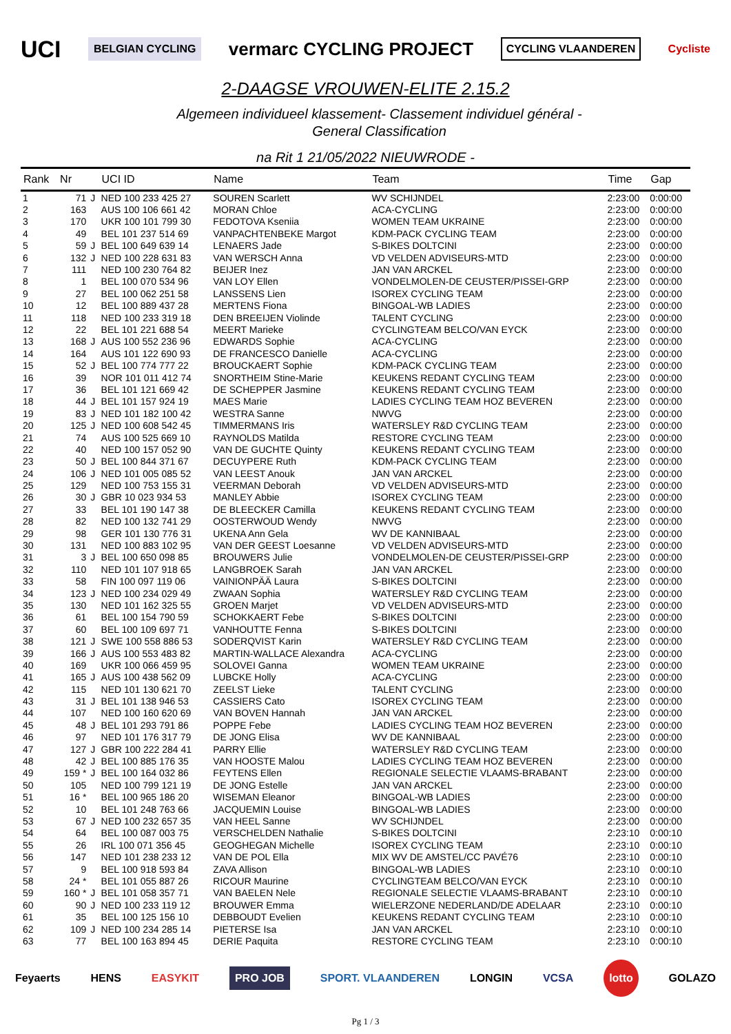UCI BELGIAN CYCLING vermarc CYCLING PROJECT CYCLING VLAANDEREN Cycliste
2-DAAGSE VROUWEN-ELITE 2.15.2
Algemeen individueel klassement- Classement individuel général -
General Classification
na Rit 1 21/05/2022 NIEUWRODE -
| Rank | Nr | | UCI ID | Name | Team | Time | Gap |
| --- | --- | --- | --- | --- | --- | --- | --- |
| 1 | 71 | J | NED 100 233 425 27 | SOUREN Scarlett | WV SCHIJNDEL | 2:23:00 | 0:00:00 |
| 2 | 163 | | AUS 100 106 661 42 | MORAN Chloe | ACA-CYCLING | 2:23:00 | 0:00:00 |
| 3 | 170 | | UKR 100 101 799 30 | FEDOTOVA Kseniia | WOMEN TEAM UKRAINE | 2:23:00 | 0:00:00 |
| 4 | 49 | | BEL 101 237 514 69 | VANPACHTENBEKE Margot | KDM-PACK CYCLING TEAM | 2:23:00 | 0:00:00 |
| 5 | 59 | J | BEL 100 649 639 14 | LENAERS Jade | S-BIKES DOLTCINI | 2:23:00 | 0:00:00 |
| 6 | 132 | J | NED 100 228 631 83 | VAN WERSCH Anna | VD VELDEN ADVISEURS-MTD | 2:23:00 | 0:00:00 |
| 7 | 111 | | NED 100 230 764 82 | BEIJER Inez | JAN VAN ARCKEL | 2:23:00 | 0:00:00 |
| 8 | 1 | | BEL 100 070 534 96 | VAN LOY Ellen | VONDELMOLEN-DE CEUSTER/PISSEI-GRP | 2:23:00 | 0:00:00 |
| 9 | 27 | | BEL 100 062 251 58 | LANSSENS Lien | ISOREX CYCLING TEAM | 2:23:00 | 0:00:00 |
| 10 | 12 | | BEL 100 889 437 28 | MERTENS Fiona | BINGOAL-WB LADIES | 2:23:00 | 0:00:00 |
| 11 | 118 | | NED 100 233 319 18 | DEN BREEIJEN Violinde | TALENT CYCLING | 2:23:00 | 0:00:00 |
| 12 | 22 | | BEL 101 221 688 54 | MEERT Marieke | CYCLINGTEAM BELCO/VAN EYCK | 2:23:00 | 0:00:00 |
| 13 | 168 | J | AUS 100 552 236 96 | EDWARDS Sophie | ACA-CYCLING | 2:23:00 | 0:00:00 |
| 14 | 164 | | AUS 101 122 690 93 | DE FRANCESCO Danielle | ACA-CYCLING | 2:23:00 | 0:00:00 |
| 15 | 52 | J | BEL 100 774 777 22 | BROUCKAERT Sophie | KDM-PACK CYCLING TEAM | 2:23:00 | 0:00:00 |
| 16 | 39 | | NOR 101 011 412 74 | SNORTHEIM Stine-Marie | KEUKENS REDANT CYCLING TEAM | 2:23:00 | 0:00:00 |
| 17 | 36 | | BEL 101 121 669 42 | DE SCHEPPER Jasmine | KEUKENS REDANT CYCLING TEAM | 2:23:00 | 0:00:00 |
| 18 | 44 | J | BEL 101 157 924 19 | MAES Marie | LADIES CYCLING TEAM HOZ BEVEREN | 2:23:00 | 0:00:00 |
| 19 | 83 | J | NED 101 182 100 42 | WESTRA Sanne | NWVG | 2:23:00 | 0:00:00 |
| 20 | 125 | J | NED 100 608 542 45 | TIMMERMANS Iris | WATERSLEY R&D CYCLING TEAM | 2:23:00 | 0:00:00 |
| 21 | 74 | | AUS 100 525 669 10 | RAYNOLDS Matilda | RESTORE CYCLING TEAM | 2:23:00 | 0:00:00 |
| 22 | 40 | | NED 100 157 052 90 | VAN DE GUCHTE Quinty | KEUKENS REDANT CYCLING TEAM | 2:23:00 | 0:00:00 |
| 23 | 50 | J | BEL 100 844 371 67 | DECUYPERE Ruth | KDM-PACK CYCLING TEAM | 2:23:00 | 0:00:00 |
| 24 | 106 | J | NED 101 005 085 52 | VAN LEEST Anouk | JAN VAN ARCKEL | 2:23:00 | 0:00:00 |
| 25 | 129 | | NED 100 753 155 31 | VEERMAN Deborah | VD VELDEN ADVISEURS-MTD | 2:23:00 | 0:00:00 |
| 26 | 30 | J | GBR 10 023 934 53 | MANLEY Abbie | ISOREX CYCLING TEAM | 2:23:00 | 0:00:00 |
| 27 | 33 | | BEL 101 190 147 38 | DE BLEECKER Camilla | KEUKENS REDANT CYCLING TEAM | 2:23:00 | 0:00:00 |
| 28 | 82 | | NED 100 132 741 29 | OOSTERWOUD Wendy | NWVG | 2:23:00 | 0:00:00 |
| 29 | 98 | | GER 101 130 776 31 | UKENA Ann Gela | WV DE KANNIBAAL | 2:23:00 | 0:00:00 |
| 30 | 131 | | NED 100 883 102 95 | VAN DER GEEST Loesanne | VD VELDEN ADVISEURS-MTD | 2:23:00 | 0:00:00 |
| 31 | 3 | J | BEL 100 650 098 85 | BROUWERS Julie | VONDELMOLEN-DE CEUSTER/PISSEI-GRP | 2:23:00 | 0:00:00 |
| 32 | 110 | | NED 101 107 918 65 | LANGBROEK Sarah | JAN VAN ARCKEL | 2:23:00 | 0:00:00 |
| 33 | 58 | | FIN 100 097 119 06 | VAINIONPÄÄ Laura | S-BIKES DOLTCINI | 2:23:00 | 0:00:00 |
| 34 | 123 | J | NED 100 234 029 49 | ZWAAN Sophia | WATERSLEY R&D CYCLING TEAM | 2:23:00 | 0:00:00 |
| 35 | 130 | | NED 101 162 325 55 | GROEN Marjet | VD VELDEN ADVISEURS-MTD | 2:23:00 | 0:00:00 |
| 36 | 61 | | BEL 100 154 790 59 | SCHOKKAERT Febe | S-BIKES DOLTCINI | 2:23:00 | 0:00:00 |
| 37 | 60 | | BEL 100 109 697 71 | VANHOUTTE Fenna | S-BIKES DOLTCINI | 2:23:00 | 0:00:00 |
| 38 | 121 | J | SWE 100 558 886 53 | SODERQVIST Karin | WATERSLEY R&D CYCLING TEAM | 2:23:00 | 0:00:00 |
| 39 | 166 | J | AUS 100 553 483 82 | MARTIN-WALLACE Alexandra | ACA-CYCLING | 2:23:00 | 0:00:00 |
| 40 | 169 | | UKR 100 066 459 95 | SOLOVEI Ganna | WOMEN TEAM UKRAINE | 2:23:00 | 0:00:00 |
| 41 | 165 | J | AUS 100 438 562 09 | LUBCKE Holly | ACA-CYCLING | 2:23:00 | 0:00:00 |
| 42 | 115 | | NED 101 130 621 70 | ZEELST Lieke | TALENT CYCLING | 2:23:00 | 0:00:00 |
| 43 | 31 | J | BEL 101 138 946 53 | CASSIERS Cato | ISOREX CYCLING TEAM | 2:23:00 | 0:00:00 |
| 44 | 107 | | NED 100 160 620 69 | VAN BOVEN Hannah | JAN VAN ARCKEL | 2:23:00 | 0:00:00 |
| 45 | 48 | J | BEL 101 293 791 86 | POPPE Febe | LADIES CYCLING TEAM HOZ BEVEREN | 2:23:00 | 0:00:00 |
| 46 | 97 | | NED 101 176 317 79 | DE JONG Elisa | WV DE KANNIBAAL | 2:23:00 | 0:00:00 |
| 47 | 127 | J | GBR 100 222 284 41 | PARRY Ellie | WATERSLEY R&D CYCLING TEAM | 2:23:00 | 0:00:00 |
| 48 | 42 | J | BEL 100 885 176 35 | VAN HOOSTE Malou | LADIES CYCLING TEAM HOZ BEVEREN | 2:23:00 | 0:00:00 |
| 49 | 159 * | J | BEL 100 164 032 86 | FEYTENS Ellen | REGIONALE SELECTIE VLAAMS-BRABANT | 2:23:00 | 0:00:00 |
| 50 | 105 | | NED 100 799 121 19 | DE JONG Estelle | JAN VAN ARCKEL | 2:23:00 | 0:00:00 |
| 51 | 16 * | | BEL 100 965 186 20 | WISEMAN Eleanor | BINGOAL-WB LADIES | 2:23:00 | 0:00:00 |
| 52 | 10 | | BEL 101 248 763 66 | JACQUEMIN Louise | BINGOAL-WB LADIES | 2:23:00 | 0:00:00 |
| 53 | 67 | J | NED 100 232 657 35 | VAN HEEL Sanne | WV SCHIJNDEL | 2:23:00 | 0:00:00 |
| 54 | 64 | | BEL 100 087 003 75 | VERSCHELDEN Nathalie | S-BIKES DOLTCINI | 2:23:10 | 0:00:10 |
| 55 | 26 | | IRL 100 071 356 45 | GEOGHEGAN Michelle | ISOREX CYCLING TEAM | 2:23:10 | 0:00:10 |
| 56 | 147 | | NED 101 238 233 12 | VAN DE POL Ella | MIX WV DE AMSTEL/CC PAVÉ76 | 2:23:10 | 0:00:10 |
| 57 | 9 | | BEL 100 918 593 84 | ZAVA Allison | BINGOAL-WB LADIES | 2:23:10 | 0:00:10 |
| 58 | 24 * | | BEL 101 055 887 26 | RICOUR Maurine | CYCLINGTEAM BELCO/VAN EYCK | 2:23:10 | 0:00:10 |
| 59 | 160 * | J | BEL 101 058 357 71 | VAN BAELEN Nele | REGIONALE SELECTIE VLAAMS-BRABANT | 2:23:10 | 0:00:10 |
| 60 | 90 | J | NED 100 233 119 12 | BROUWER Emma | WIELERZONE NEDERLAND/DE ADELAAR | 2:23:10 | 0:00:10 |
| 61 | 35 | | BEL 100 125 156 10 | DEBBOUDT Evelien | KEUKENS REDANT CYCLING TEAM | 2:23:10 | 0:00:10 |
| 62 | 109 | J | NED 100 234 285 14 | PIETERSE Isa | JAN VAN ARCKEL | 2:23:10 | 0:00:10 |
| 63 | 77 | | BEL 100 163 894 45 | DERIE Paquita | RESTORE CYCLING TEAM | 2:23:10 | 0:00:10 |
Feyaerts HENS EASYKIT PRO JOB SPORT. VLAANDEREN LONGIN VCSA lotto GOLAZO
Pg 1 / 3